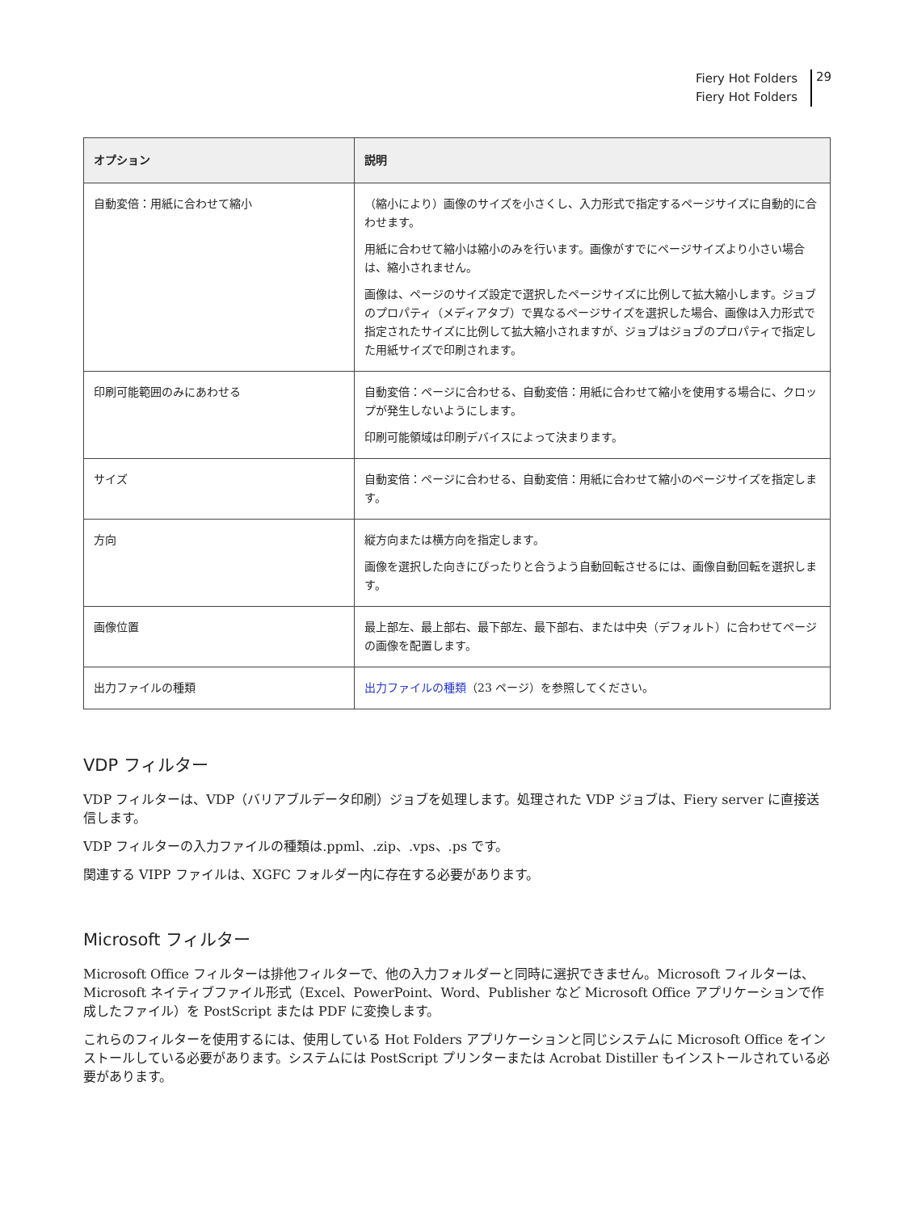Fiery Hot Folders
Fiery Hot Folders
29
| オプション | 説明 |
| --- | --- |
| 自動変倍：用紙に合わせて縮小 | （縮小により）画像のサイズを小さくし、入力形式で指定するページサイズに自動的に合わせます。 用紙に合わせて縮小は縮小のみを行います。画像がすでにページサイズより小さい場合は、縮小されません。 画像は、ページのサイズ設定で選択したページサイズに比例して拡大縮小します。ジョブのプロパティ（メディアタブ）で異なるページサイズを選択した場合、画像は入力形式で指定されたサイズに比例して拡大縮小されますが、ジョブはジョブのプロパティで指定した用紙サイズで印刷されます。 |
| 印刷可能範囲のみにあわせる | 自動変倍：ページに合わせる、自動変倍：用紙に合わせて縮小を使用する場合に、クロップが発生しないようにします。 印刷可能領域は印刷デバイスによって決まります。 |
| サイズ | 自動変倍：ページに合わせる、自動変倍：用紙に合わせて縮小のページサイズを指定します。 |
| 方向 | 縦方向または横方向を指定します。 画像を選択した向きにぴったりと合うよう自動回転させるには、画像自動回転を選択します。 |
| 画像位置 | 最上部左、最上部右、最下部左、最下部右、または中央（デフォルト）に合わせてページの画像を配置します。 |
| 出力ファイルの種類 | 出力ファイルの種類 （23 ページ）を参照してください。 |
VDP フィルター
VDP フィルターは、VDP（バリアブルデータ印刷）ジョブを処理します。処理された VDP ジョブは、Fiery server に直接送信します。
VDP フィルターの入力ファイルの種類は.ppml、.zip、.vps、.ps です。
関連する VIPP ファイルは、XGFC フォルダー内に存在する必要があります。
Microsoft フィルター
Microsoft Office フィルターは排他フィルターで、他の入力フォルダーと同時に選択できません。Microsoft フィルターは、Microsoft ネイティブファイル形式（Excel、PowerPoint、Word、Publisher など Microsoft Office アプリケーションで作成したファイル）を PostScript または PDF に変換します。
これらのフィルターを使用するには、使用している Hot Folders アプリケーションと同じシステムに Microsoft Office をインストールしている必要があります。システムには PostScript プリンターまたは Acrobat Distiller もインストールされている必要があります。